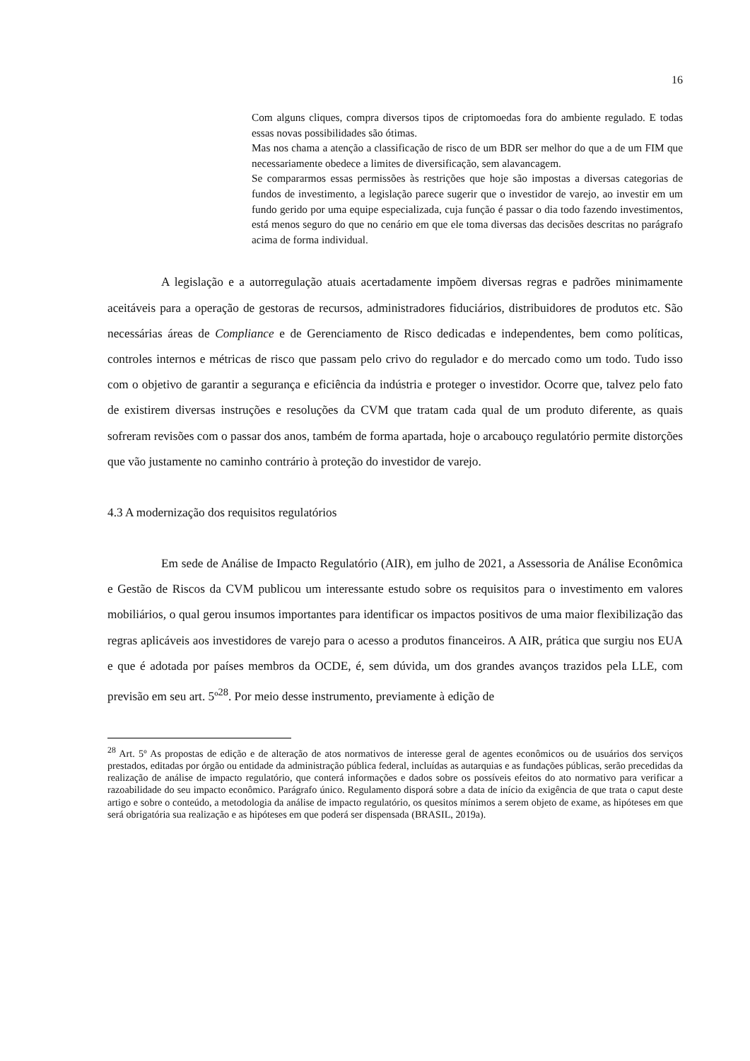16
Com alguns cliques, compra diversos tipos de criptomoedas fora do ambiente regulado. E todas essas novas possibilidades são ótimas.
Mas nos chama a atenção a classificação de risco de um BDR ser melhor do que a de um FIM que necessariamente obedece a limites de diversificação, sem alavancagem.
Se compararmos essas permissões às restrições que hoje são impostas a diversas categorias de fundos de investimento, a legislação parece sugerir que o investidor de varejo, ao investir em um fundo gerido por uma equipe especializada, cuja função é passar o dia todo fazendo investimentos, está menos seguro do que no cenário em que ele toma diversas das decisões descritas no parágrafo acima de forma individual.
A legislação e a autorregulação atuais acertadamente impõem diversas regras e padrões minimamente aceitáveis para a operação de gestoras de recursos, administradores fiduciários, distribuidores de produtos etc. São necessárias áreas de Compliance e de Gerenciamento de Risco dedicadas e independentes, bem como políticas, controles internos e métricas de risco que passam pelo crivo do regulador e do mercado como um todo. Tudo isso com o objetivo de garantir a segurança e eficiência da indústria e proteger o investidor. Ocorre que, talvez pelo fato de existirem diversas instruções e resoluções da CVM que tratam cada qual de um produto diferente, as quais sofreram revisões com o passar dos anos, também de forma apartada, hoje o arcabouço regulatório permite distorções que vão justamente no caminho contrário à proteção do investidor de varejo.
4.3 A modernização dos requisitos regulatórios
Em sede de Análise de Impacto Regulatório (AIR), em julho de 2021, a Assessoria de Análise Econômica e Gestão de Riscos da CVM publicou um interessante estudo sobre os requisitos para o investimento em valores mobiliários, o qual gerou insumos importantes para identificar os impactos positivos de uma maior flexibilização das regras aplicáveis aos investidores de varejo para o acesso a produtos financeiros. A AIR, prática que surgiu nos EUA e que é adotada por países membros da OCDE, é, sem dúvida, um dos grandes avanços trazidos pela LLE, com previsão em seu art. 5º<sup>28</sup>. Por meio desse instrumento, previamente à edição de
<sup>28</sup> Art. 5º As propostas de edição e de alteração de atos normativos de interesse geral de agentes econômicos ou de usuários dos serviços prestados, editadas por órgão ou entidade da administração pública federal, incluídas as autarquias e as fundações públicas, serão precedidas da realização de análise de impacto regulatório, que conterá informações e dados sobre os possíveis efeitos do ato normativo para verificar a razoabilidade do seu impacto econômico. Parágrafo único. Regulamento disporá sobre a data de início da exigência de que trata o caput deste artigo e sobre o conteúdo, a metodologia da análise de impacto regulatório, os quesitos mínimos a serem objeto de exame, as hipóteses em que será obrigatória sua realização e as hipóteses em que poderá ser dispensada (BRASIL, 2019a).